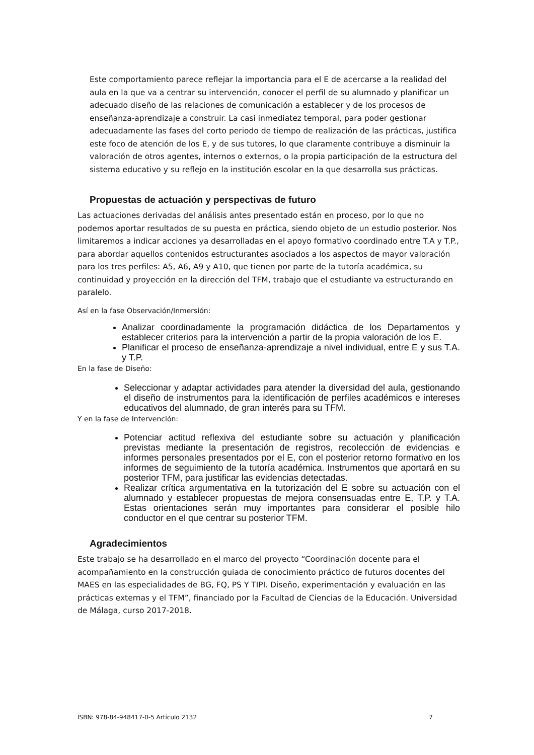Este comportamiento parece reflejar la importancia para el E de acercarse a la realidad del aula en la que va a centrar su intervención, conocer el perfil de su alumnado y planificar un adecuado diseño de las relaciones de comunicación a establecer y de los procesos de enseñanza-aprendizaje a construir. La casi inmediatez temporal, para poder gestionar adecuadamente las fases del corto periodo de tiempo de realización de las prácticas, justifica este foco de atención de los E, y de sus tutores, lo que claramente contribuye a disminuir la valoración de otros agentes, internos o externos, o la propia participación de la estructura del sistema educativo y su reflejo en la institución escolar en la que desarrolla sus prácticas.
Propuestas de actuación y perspectivas de futuro
Las actuaciones derivadas del análisis antes presentado están en proceso, por lo que no podemos aportar resultados de su puesta en práctica, siendo objeto de un estudio posterior. Nos limitaremos a indicar acciones ya desarrolladas en el apoyo formativo coordinado entre T.A y T.P., para abordar aquellos contenidos estructurantes asociados a los aspectos de mayor valoración para los tres perfiles: A5, A6, A9 y A10, que tienen por parte de la tutoría académica, su continuidad y proyección en la dirección del TFM, trabajo que el estudiante va estructurando en paralelo.
Así en la fase Observación/Inmersión:
Analizar coordinadamente la programación didáctica de los Departamentos y establecer criterios para la intervención a partir de la propia valoración de los E.
Planificar el proceso de enseñanza-aprendizaje a nivel individual, entre E y sus T.A. y T.P.
En la fase de Diseño:
Seleccionar y adaptar actividades para atender la diversidad del aula, gestionando el diseño de instrumentos para la identificación de perfiles académicos e intereses educativos del alumnado, de gran interés para su TFM.
Y en la fase de Intervención:
Potenciar actitud reflexiva del estudiante sobre su actuación y planificación previstas mediante la presentación de registros, recolección de evidencias e informes personales presentados por el E, con el posterior retorno formativo en los informes de seguimiento de la tutoría académica. Instrumentos que aportará en su posterior TFM, para justificar las evidencias detectadas.
Realizar crítica argumentativa en la tutorización del E sobre su actuación con el alumnado y establecer propuestas de mejora consensuadas entre E, T.P. y T.A. Estas orientaciones serán muy importantes para considerar el posible hilo conductor en el que centrar su posterior TFM.
Agradecimientos
Este trabajo se ha desarrollado en el marco del proyecto “Coordinación docente para el acompañamiento en la construcción guiada de conocimiento práctico de futuros docentes del MAES en las especialidades de BG, FQ, PS Y TIPI. Diseño, experimentación y evaluación en las prácticas externas y el TFM”, financiado por la Facultad de Ciencias de la Educación. Universidad de Málaga, curso 2017-2018.
ISBN: 978-84-948417-0-5 Artículo 2132 7